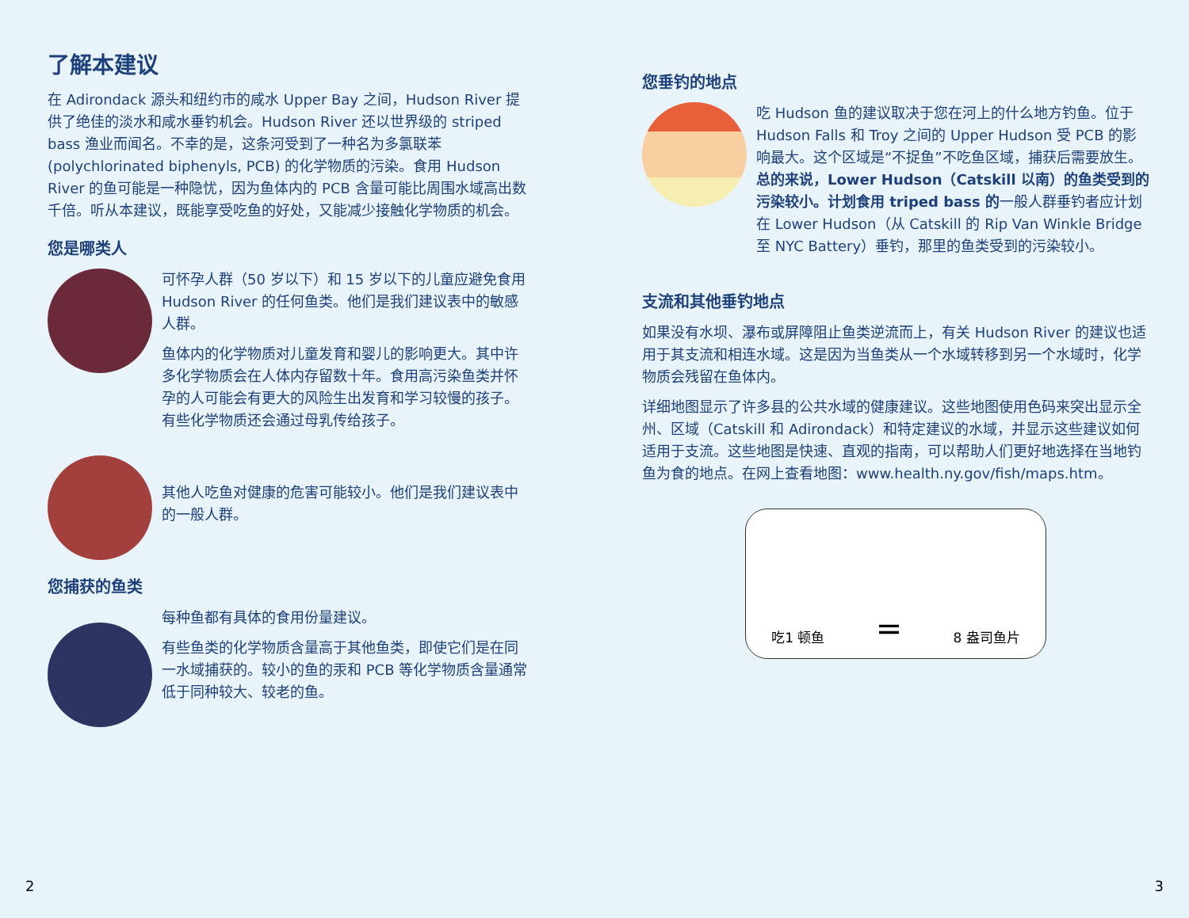了解本建议
在 Adirondack 源头和纽约市的咸水 Upper Bay 之间，Hudson River 提供了绝佳的淡水和咸水垂钓机会。Hudson River 还以世界级的 striped bass 渔业而闻名。不幸的是，这条河受到了一种名为多氯联苯 (polychlorinated biphenyls, PCB) 的化学物质的污染。食用 Hudson River 的鱼可能是一种隐忧，因为鱼体内的 PCB 含量可能比周围水域高出数千倍。听从本建议，既能享受吃鱼的好处，又能减少接触化学物质的机会。
您是哪类人
可怀孕人群（50 岁以下）和 15 岁以下的儿童应避免食用 Hudson River 的任何鱼类。他们是我们建议表中的敏感人群。
鱼体内的化学物质对儿童发育和婴儿的影响更大。其中许多化学物质会在人体内存留数十年。食用高污染鱼类并怀孕的人可能会有更大的风险生出发育和学习较慢的孩子。有些化学物质还会通过母乳传给孩子。
其他人吃鱼对健康的危害可能较小。他们是我们建议表中的一般人群。
您捕获的鱼类
每种鱼都有具体的食用份量建议。
有些鱼类的化学物质含量高于其他鱼类，即使它们是在同一水域捕获的。较小的鱼的汞和 PCB 等化学物质含量通常低于同种较大、较老的鱼。
您垂钓的地点
吃 Hudson 鱼的建议取决于您在河上的什么地方钓鱼。位于 Hudson Falls 和 Troy 之间的 Upper Hudson 受 PCB 的影响最大。这个区域是“不捉鱼”不吃鱼区域，捕获后需要放生。总的来说，Lower Hudson（Catskill 以南）的鱼类受到的污染较小。计划食用 triped bass 的一般人群垂钓者应计划在 Lower Hudson（从 Catskill 的 Rip Van Winkle Bridge 至 NYC Battery）垂钓，那里的鱼类受到的污染较小。
支流和其他垂钓地点
如果没有水坝、瀑布或屏障阻止鱼类逆流而上，有关 Hudson River 的建议也适用于其支流和相连水域。这是因为当鱼类从一个水域转移到另一个水域时，化学物质会残留在鱼体内。
详细地图显示了许多县的公共水域的健康建议。这些地图使用色码来突出显示全州、区域（Catskill 和 Adirondack）和特定建议的水域，并显示这些建议如何适用于支流。这些地图是快速、直观的指南，可以帮助人们更好地选择在当地钓鱼为食的地点。在网上查看地图：www.health.ny.gov/fish/maps.htm。
吃1 顿鱼 = 8 盎司鱼片
2 3